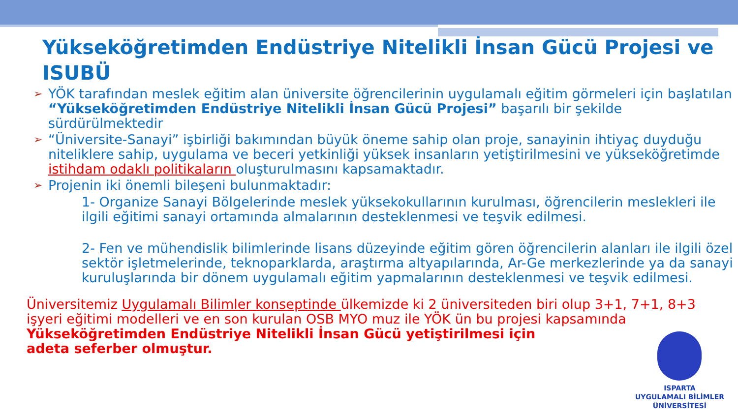Yükseköğretimden Endüstriye Nitelikli İnsan Gücü Projesi ve ISUBÜ
➢ YÖK tarafından meslek eğitim alan üniversite öğrencilerinin uygulamalı eğitim görmeleri için başlatılan “Yükseköğretimden Endüstriye Nitelikli İnsan Gücü Projesi” başarılı bir şekilde sürdürülmektedir
➢ “Üniversite-Sanayi” işbirliği bakımından büyük öneme sahip olan proje, sanayinin ihtiyaç duyduğu niteliklere sahip, uygulama ve beceri yetkinliği yüksek insanların yetiştirilmesini ve yükseköğretimde istihdam odaklı politikaların oluşturulmasını kapsamaktadır.
➢ Projenin iki önemli bileşeni bulunmaktadır:
1- Organize Sanayi Bölgelerinde meslek yüksekokullarının kurulması, öğrencilerin meslekleri ile ilgili eğitimi sanayi ortamında almalarının desteklenmesi ve teşvik edilmesi.
2- Fen ve mühendislik bilimlerinde lisans düzeyinde eğitim gören öğrencilerin alanları ile ilgili özel sektör işletmelerinde, teknoparklarda, araştırma altyapılarında, Ar-Ge merkezlerinde ya da sanayi kuruluşlarında bir dönem uygulamalı eğitim yapmalarının desteklenmesi ve teşvik edilmesi.
Üniversitemiz Uygulamalı Bilimler konseptinde ülkemizde ki 2 üniversiteden biri olup 3+1, 7+1, 8+3 işyeri eğitimi modelleri ve en son kurulan OSB MYO muz ile YÖK ün bu projesi kapsamında Yükseköğretimden Endüstriye Nitelikli İnsan Gücü yetiştirilmesi için
adeta seferber olmuştur.
ISPARTA
UYGULAMALI BİLİMLER
ÜNİVERSİTESİ